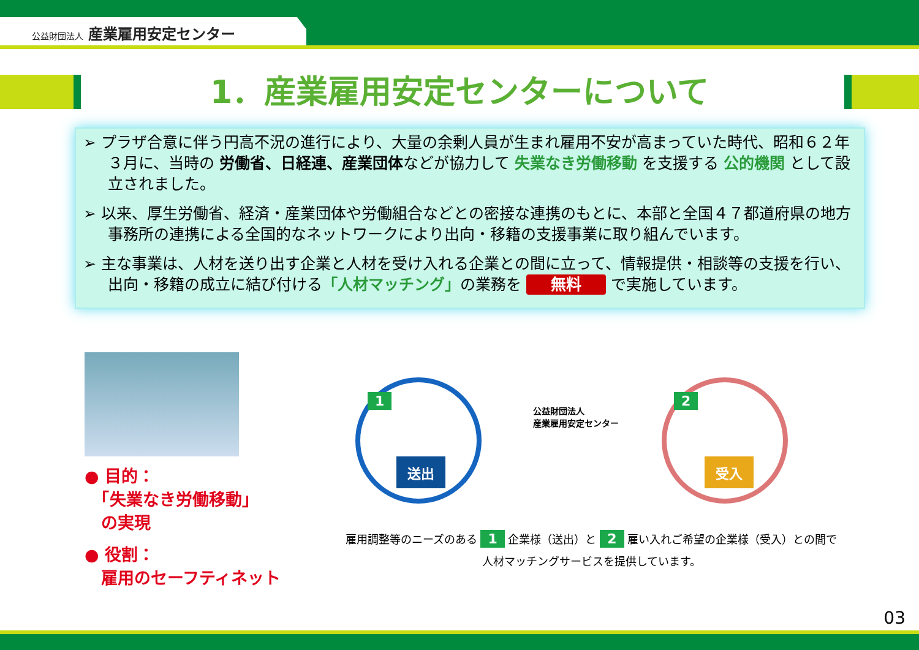公益財団法人 産業雇用安定センター
1．産業雇用安定センターについて
➢ プラザ合意に伴う円高不況の進行により、大量の余剰人員が生まれ雇用不安が高まっていた時代、昭和６２年３月に、当時の 労働省、日経連、産業団体などが協力して 失業なき労働移動 を支援する 公的機関 として設立されました。
➢ 以来、厚生労働省、経済・産業団体や労働組合などとの密接な連携のもとに、本部と全国４７都道府県の地方事務所の連携による全国的なネットワークにより出向・移籍の支援事業に取り組んでいます。
➢ 主な事業は、人材を送り出す企業と人材を受け入れる企業との間に立って、情報提供・相談等の支援を行い、出向・移籍の成立に結び付ける「人材マッチング」の業務を 無料 で実施しています。
● 目的：
　「失業なき労働移動」
　の実現
● 役割：
　雇用のセーフティネット
送出
1
公益財団法人
産業雇用安定センター
受入
2
雇用調整等のニーズのある 1 企業様（送出）と 2 雇い入れご希望の企業様（受入）との間で
人材マッチングサービスを提供しています。
03